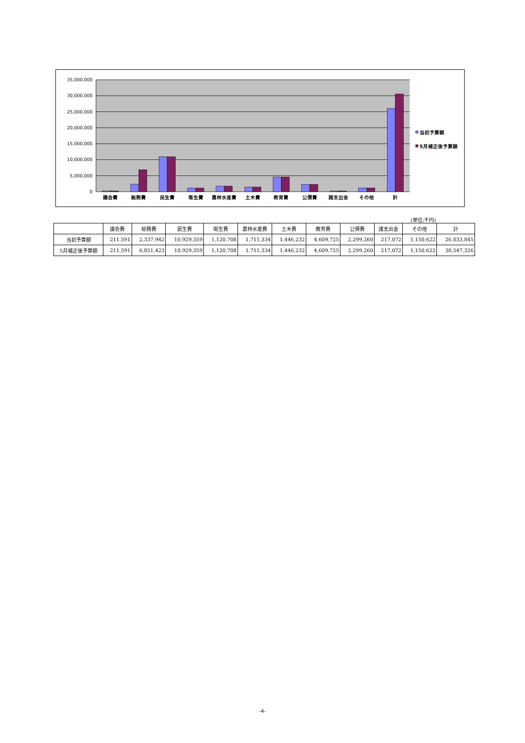35,000,000
30,000,000
25,000,000
20,000,000
15,000,000
10,000,000
5,000,000
0
議会費
総務費
民生費
衛生費
農林水産費
土木費
教育費
公債費
諸支出金
その他
計
当初予算額
5月補正後予算額
(単位:千円)
| | 議会費 | 総務費 | 民生費 | 衛生費 | 農林水産費 | 土木費 | 教育費 | 公債費 | 諸支出金 | その他 | 計 |
| --- | --- | --- | --- | --- | --- | --- | --- | --- | --- | --- | --- |
| 当初予算額 | 211,591 | 2,337,942 | 10,929,359 | 1,120,708 | 1,711,334 | 1,446,232 | 4,609,725 | 2,299,260 | 217,072 | 1,150,622 | 26,033,845 |
| 5月補正後予算額 | 211,591 | 6,851,423 | 10,929,359 | 1,120,708 | 1,711,334 | 1,446,232 | 4,609,725 | 2,299,260 | 217,072 | 1,150,622 | 30,547,326 |
-4-